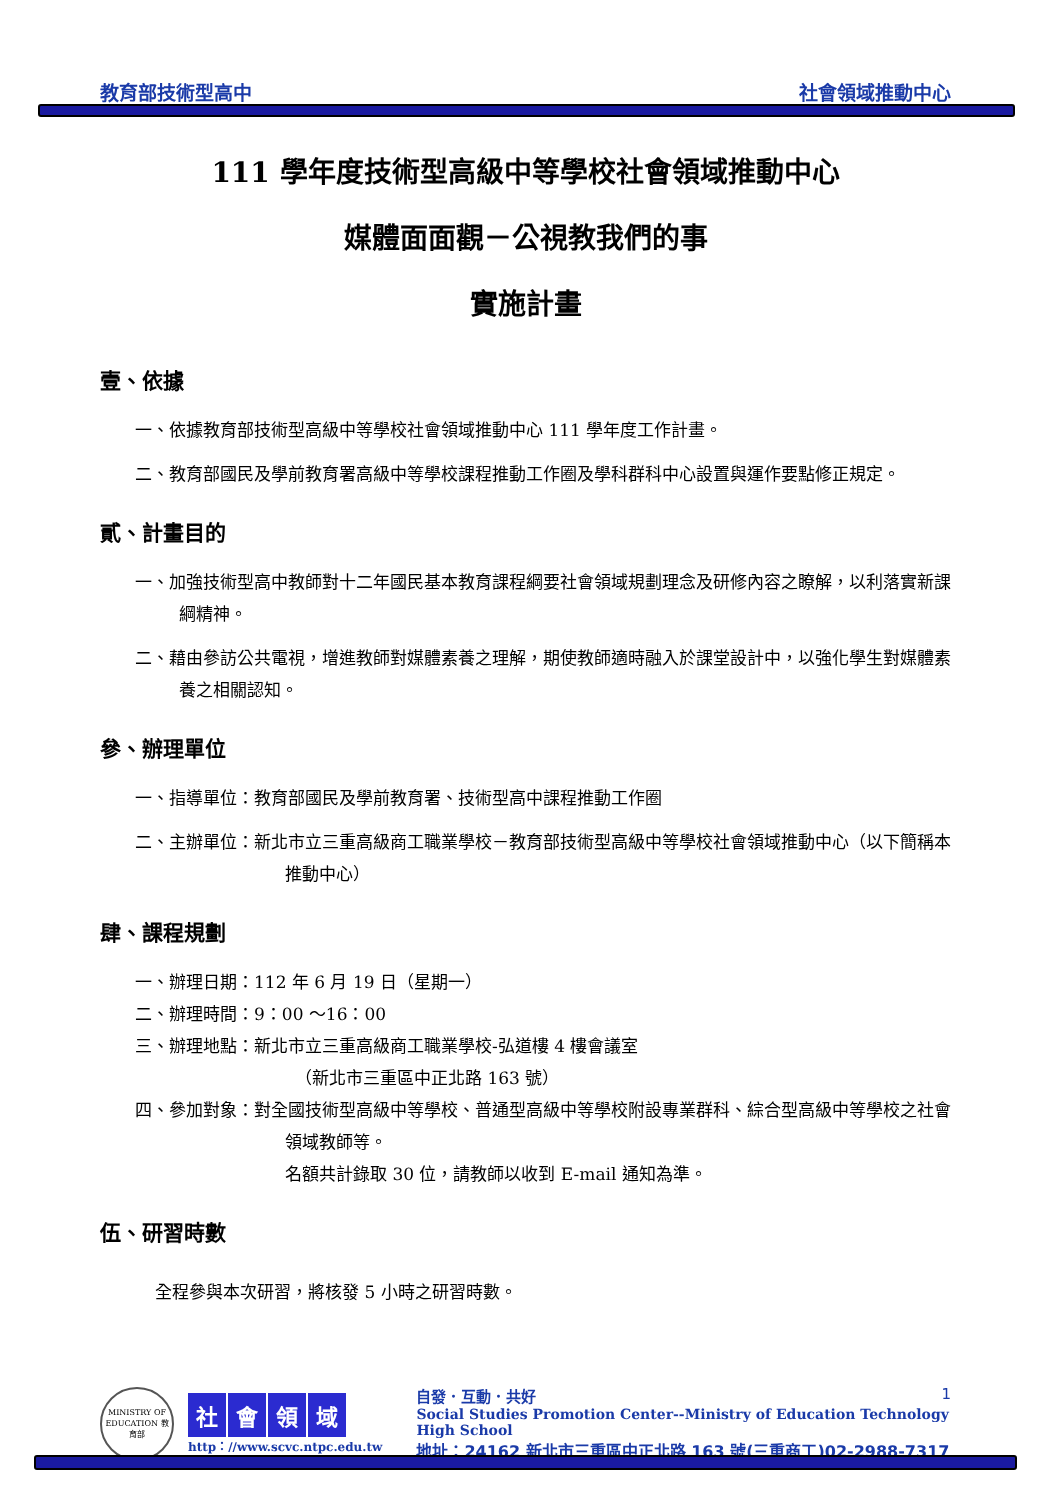教育部技術型高中 社會領域推動中心
111 學年度技術型高級中等學校社會領域推動中心
媒體面面觀－公視教我們的事
實施計畫
壹、依據
一、依據教育部技術型高級中等學校社會領域推動中心 111 學年度工作計畫。
二、教育部國民及學前教育署高級中等學校課程推動工作圈及學科群科中心設置與運作要點修正規定。
貳、計畫目的
一、加強技術型高中教師對十二年國民基本教育課程綱要社會領域規劃理念及研修內容之瞭解，以利落實新課綱精神。
二、藉由參訪公共電視，增進教師對媒體素養之理解，期使教師適時融入於課堂設計中，以強化學生對媒體素養之相關認知。
參、辦理單位
一、指導單位：教育部國民及學前教育署、技術型高中課程推動工作圈
二、主辦單位：新北市立三重高級商工職業學校－教育部技術型高級中等學校社會領域推動中心（以下簡稱本推動中心）
肆、課程規劃
一、辦理日期：112 年 6 月 19 日（星期一）
二、辦理時間：9：00 ～16：00
三、辦理地點：新北市立三重高級商工職業學校-弘道樓 4 樓會議室
（新北市三重區中正北路 163 號）
四、參加對象：對全國技術型高級中等學校、普通型高級中等學校附設專業群科、綜合型高級中等學校之社會領域教師等。
名額共計錄取 30 位，請教師以收到 E-mail 通知為準。
伍、研習時數
全程參與本次研習，將核發 5 小時之研習時數。
MINISTRY OF EDUCATION 教育部
社會領域
http：//www.scvc.ntpc.edu.tw
自發．互動．共好 1
Social Studies Promotion Center--Ministry of Education Technology High School
地址：24162 新北市三重區中正北路 163 號(三重商工)02-2988-7317